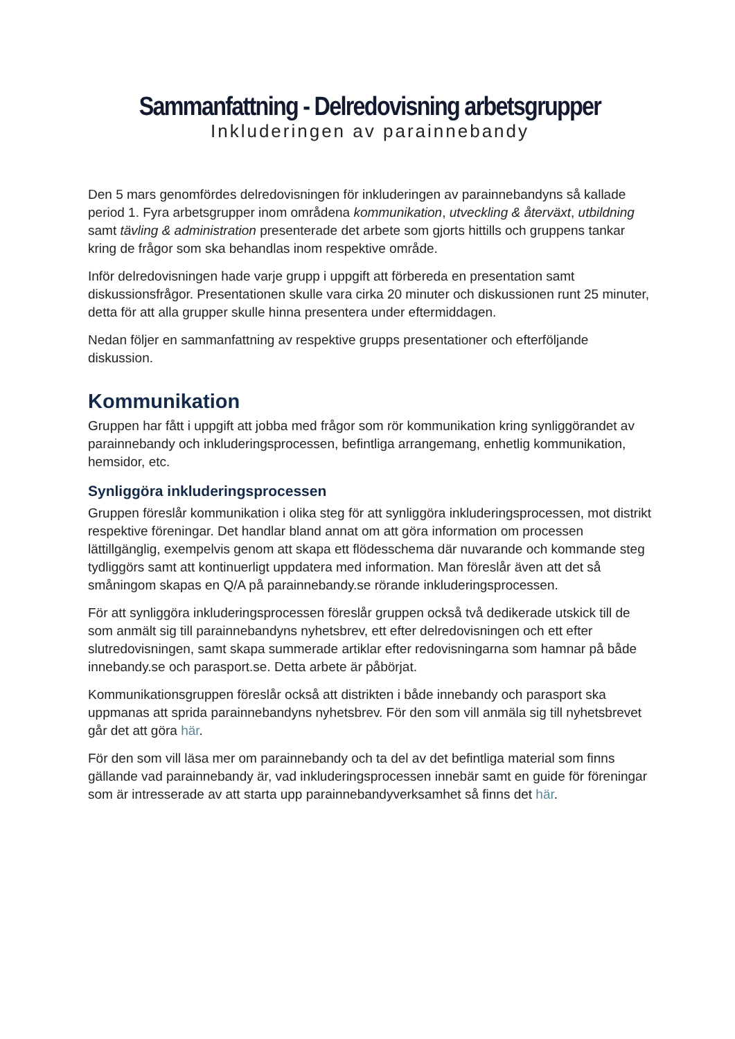Sammanfattning - Delredovisning arbetsgrupper
Inkluderingen av parainnebandy
Den 5 mars genomfördes delredovisningen för inkluderingen av parainnebandyns så kallade period 1. Fyra arbetsgrupper inom områdena kommunikation, utveckling & återväxt, utbildning samt tävling & administration presenterade det arbete som gjorts hittills och gruppens tankar kring de frågor som ska behandlas inom respektive område.
Inför delredovisningen hade varje grupp i uppgift att förbereda en presentation samt diskussionsfrågor. Presentationen skulle vara cirka 20 minuter och diskussionen runt 25 minuter, detta för att alla grupper skulle hinna presentera under eftermiddagen.
Nedan följer en sammanfattning av respektive grupps presentationer och efterföljande diskussion.
Kommunikation
Gruppen har fått i uppgift att jobba med frågor som rör kommunikation kring synliggörandet av parainnebandy och inkluderingsprocessen, befintliga arrangemang, enhetlig kommunikation, hemsidor, etc.
Synliggöra inkluderingsprocessen
Gruppen föreslår kommunikation i olika steg för att synliggöra inkluderingsprocessen, mot distrikt respektive föreningar. Det handlar bland annat om att göra information om processen lättillgänglig, exempelvis genom att skapa ett flödesschema där nuvarande och kommande steg tydliggörs samt att kontinuerligt uppdatera med information. Man föreslår även att det så småningom skapas en Q/A på parainnebandy.se rörande inkluderingsprocessen.
För att synliggöra inkluderingsprocessen föreslår gruppen också två dedikerade utskick till de som anmält sig till parainnebandyns nyhetsbrev, ett efter delredovisningen och ett efter slutredovisningen, samt skapa summerade artiklar efter redovisningarna som hamnar på både innebandy.se och parasport.se. Detta arbete är påbörjat.
Kommunikationsgruppen föreslår också att distrikten i både innebandy och parasport ska uppmanas att sprida parainnebandyns nyhetsbrev. För den som vill anmäla sig till nyhetsbrevet går det att göra här.
För den som vill läsa mer om parainnebandy och ta del av det befintliga material som finns gällande vad parainnebandy är, vad inkluderingsprocessen innebär samt en guide för föreningar som är intresserade av att starta upp parainnebandyverksamhet så finns det här.